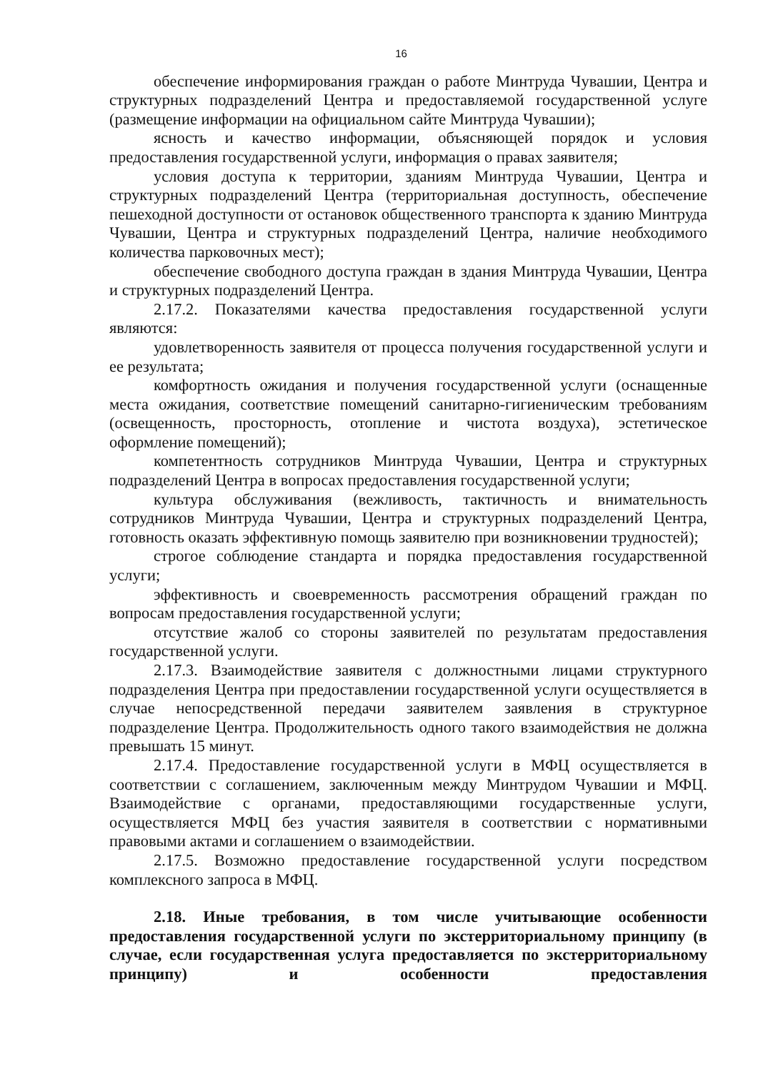16
обеспечение информирования граждан о работе Минтруда Чувашии, Центра и структурных подразделений Центра и предоставляемой государственной услуге (размещение информации на официальном сайте Минтруда Чувашии);
ясность и качество информации, объясняющей порядок и условия предоставления государственной услуги, информация о правах заявителя;
условия доступа к территории, зданиям Минтруда Чувашии, Центра и структурных подразделений Центра (территориальная доступность, обеспечение пешеходной доступности от остановок общественного транспорта к зданию Минтруда Чувашии, Центра и структурных подразделений Центра, наличие необходимого количества парковочных мест);
обеспечение свободного доступа граждан в здания Минтруда Чувашии, Центра и структурных подразделений Центра.
2.17.2. Показателями качества предоставления государственной услуги являются:
удовлетворенность заявителя от процесса получения государственной услуги и ее результата;
комфортность ожидания и получения государственной услуги (оснащенные места ожидания, соответствие помещений санитарно-гигиеническим требованиям (освещенность, просторность, отопление и чистота воздуха), эстетическое оформление помещений);
компетентность сотрудников Минтруда Чувашии, Центра и структурных подразделений Центра в вопросах предоставления государственной услуги;
культура обслуживания (вежливость, тактичность и внимательность сотрудников Минтруда Чувашии, Центра и структурных подразделений Центра, готовность оказать эффективную помощь заявителю при возникновении трудностей);
строгое соблюдение стандарта и порядка предоставления государственной услуги;
эффективность и своевременность рассмотрения обращений граждан по вопросам предоставления государственной услуги;
отсутствие жалоб со стороны заявителей по результатам предоставления государственной услуги.
2.17.3. Взаимодействие заявителя с должностными лицами структурного подразделения Центра при предоставлении государственной услуги осуществляется в случае непосредственной передачи заявителем заявления в структурное подразделение Центра. Продолжительность одного такого взаимодействия не должна превышать 15 минут.
2.17.4. Предоставление государственной услуги в МФЦ осуществляется в соответствии с соглашением, заключенным между Минтрудом Чувашии и МФЦ. Взаимодействие с органами, предоставляющими государственные услуги, осуществляется МФЦ без участия заявителя в соответствии с нормативными правовыми актами и соглашением о взаимодействии.
2.17.5. Возможно предоставление государственной услуги посредством комплексного запроса в МФЦ.
2.18. Иные требования, в том числе учитывающие особенности предоставления государственной услуги по экстерриториальному принципу (в случае, если государственная услуга предоставляется по экстерриториальному принципу) и особенности предоставления